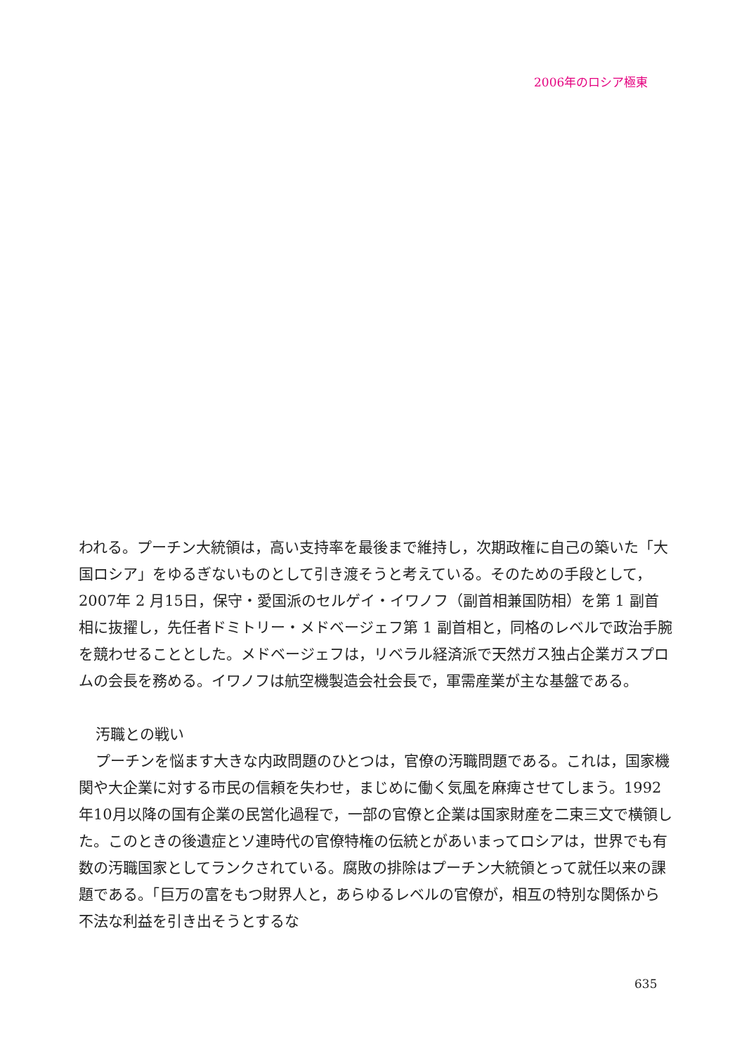2006年のロシア極東
われる。プーチン大統領は，高い支持率を最後まで維持し，次期政権に自己の築いた「大国ロシア」をゆるぎないものとして引き渡そうと考えている。そのための手段として，2007年 2 月15日，保守・愛国派のセルゲイ・イワノフ（副首相兼国防相）を第 1 副首相に抜擢し，先任者ドミトリー・メドベージェフ第 1 副首相と，同格のレベルで政治手腕を競わせることとした。メドベージェフは，リベラル経済派で天然ガス独占企業ガスプロムの会長を務める。イワノフは航空機製造会社会長で，軍需産業が主な基盤である。
汚職との戦い
プーチンを悩ます大きな内政問題のひとつは，官僚の汚職問題である。これは，国家機関や大企業に対する市民の信頼を失わせ，まじめに働く気風を麻痺させてしまう。1992年10月以降の国有企業の民営化過程で，一部の官僚と企業は国家財産を二束三文で横領した。このときの後遺症とソ連時代の官僚特権の伝統とがあいまってロシアは，世界でも有数の汚職国家としてランクされている。腐敗の排除はプーチン大統領とって就任以来の課題である。「巨万の富をもつ財界人と，あらゆるレベルの官僚が，相互の特別な関係から不法な利益を引き出そうとするな
635